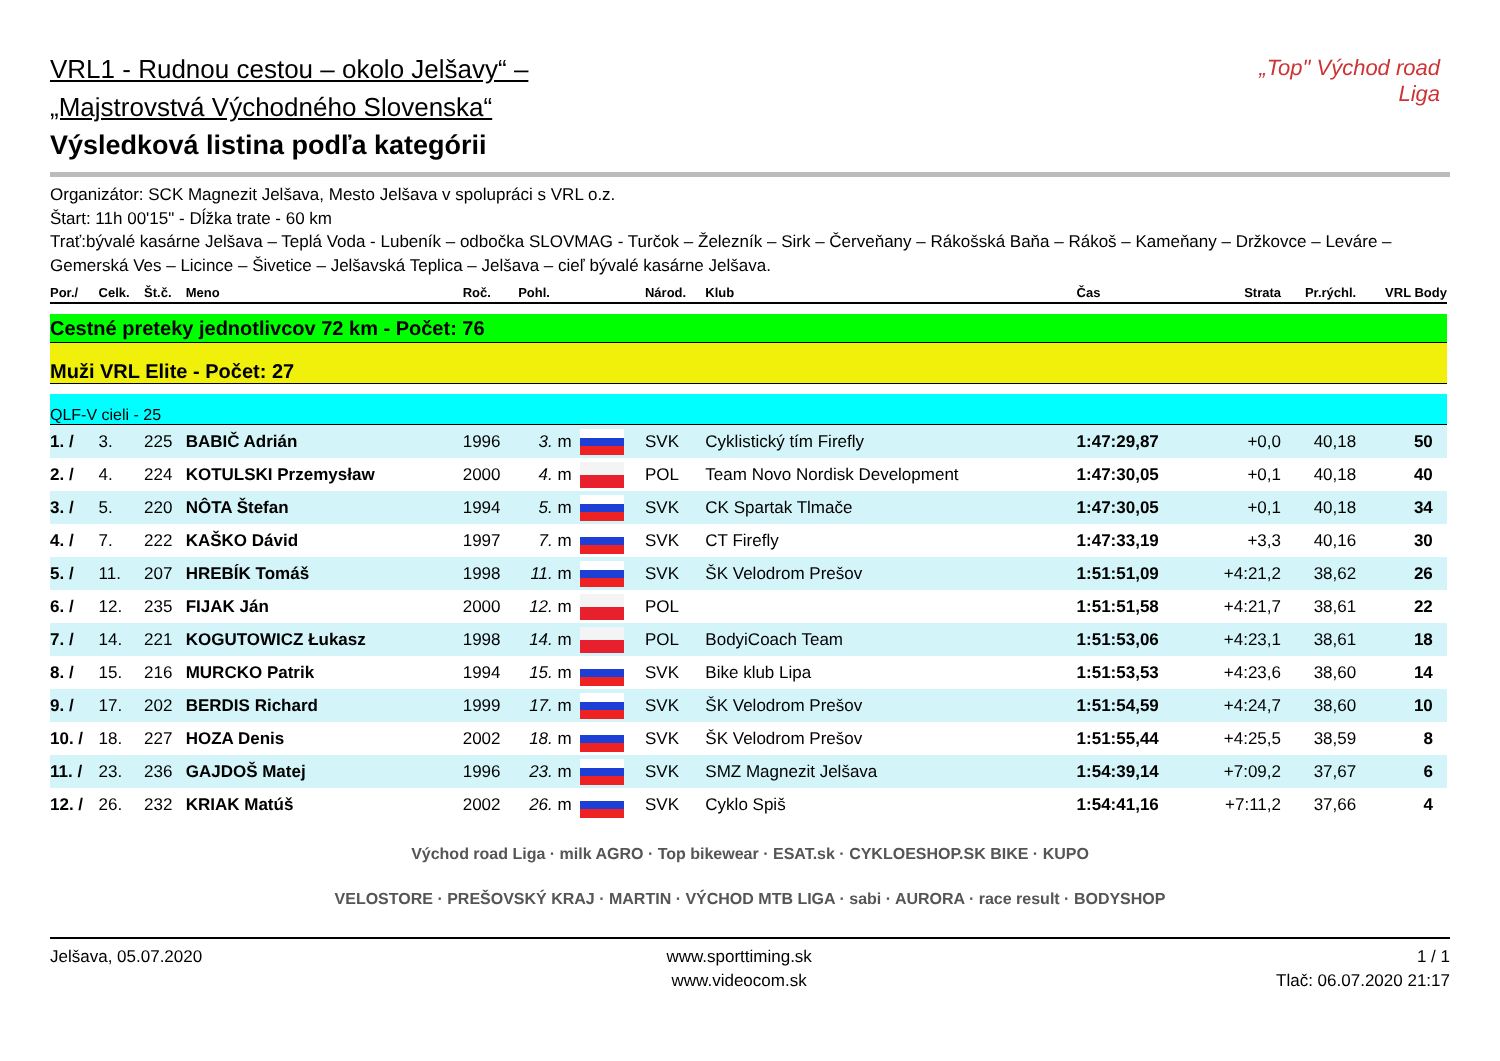„Top" Východ road Liga
VRL1 - Rudnou cestou – okolo Jelšavy“ –
„Majstrovstvá Východného Slovenska“
Výsledková listina podľa kategórii
Organizátor: SCK Magnezit Jelšava, Mesto Jelšava v spolupráci s VRL o.z.
Štart: 11h 00'15" - Dĺžka trate - 60 km
Trať:bývalé kasárne Jelšava – Teplá Voda - Lubeník – odbočka SLOVMAG - Turčok – Železník – Sirk – Červeňany – Rákošská Baňa – Rákoš – Kameňany – Držkovce – Leváre – Gemerská Ves – Licince – Šivetice – Jelšavská Teplica – Jelšava – cieľ bývalé kasárne Jelšava.
| Por./ | Celk. | Št.č. | Meno | Roč. | Pohl. | | | Národ. | Klub | Čas | Strata | Pr.rýchl. | VRL Body |
| --- | --- | --- | --- | --- | --- | --- | --- | --- | --- | --- | --- | --- | --- |
| Cestné preteky jednotlivcov 72 km - Počet: 76 | | | | | | | | | | | | | |
| Muži VRL Elite - Počet: 27 | | | | | | | | | | | | | |
| QLF-V cieli - 25 | | | | | | | | | | | | | |
| 1. / | 3. | 225 | BABIČ Adrián | 1996 | 3. | m | | SVK | Cyklistický tím Firefly | 1:47:29,87 | +0,0 | 40,18 | 50 |
| 2. / | 4. | 224 | KOTULSKI Przemysław | 2000 | 4. | m | | POL | Team Novo Nordisk Development | 1:47:30,05 | +0,1 | 40,18 | 40 |
| 3. / | 5. | 220 | NÔTA Štefan | 1994 | 5. | m | | SVK | CK Spartak Tlmače | 1:47:30,05 | +0,1 | 40,18 | 34 |
| 4. / | 7. | 222 | KAŠKO Dávid | 1997 | 7. | m | | SVK | CT Firefly | 1:47:33,19 | +3,3 | 40,16 | 30 |
| 5. / | 11. | 207 | HREBÍK Tomáš | 1998 | 11. | m | | SVK | ŠK Velodrom Prešov | 1:51:51,09 | +4:21,2 | 38,62 | 26 |
| 6. / | 12. | 235 | FIJAK Ján | 2000 | 12. | m | | POL | | 1:51:51,58 | +4:21,7 | 38,61 | 22 |
| 7. / | 14. | 221 | KOGUTOWICZ Łukasz | 1998 | 14. | m | | POL | BodyiCoach Team | 1:51:53,06 | +4:23,1 | 38,61 | 18 |
| 8. / | 15. | 216 | MURCKO Patrik | 1994 | 15. | m | | SVK | Bike klub Lipa | 1:51:53,53 | +4:23,6 | 38,60 | 14 |
| 9. / | 17. | 202 | BERDIS Richard | 1999 | 17. | m | | SVK | ŠK Velodrom Prešov | 1:51:54,59 | +4:24,7 | 38,60 | 10 |
| 10. / | 18. | 227 | HOZA Denis | 2002 | 18. | m | | SVK | ŠK Velodrom Prešov | 1:51:55,44 | +4:25,5 | 38,59 | 8 |
| 11. / | 23. | 236 | GAJDOŠ Matej | 1996 | 23. | m | | SVK | SMZ Magnezit Jelšava | 1:54:39,14 | +7:09,2 | 37,67 | 6 |
| 12. / | 26. | 232 | KRIAK Matúš | 2002 | 26. | m | | SVK | Cyklo Spiš | 1:54:41,16 | +7:11,2 | 37,66 | 4 |
Východ road Liga · milk AGRO · Top bikewear · ESAT.sk · CYKLOESHOP.SK BIKE · KUPO
VELOSTORE · PREŠOVSKÝ KRAJ · MARTIN · VÝCHOD MTB LIGA · sabi · AURORA · race result · BODYSHOP
Jelšava, 05.07.2020 www.sporttiming.sk
www.videocom.sk
1 / 1
Tlač: 06.07.2020 21:17